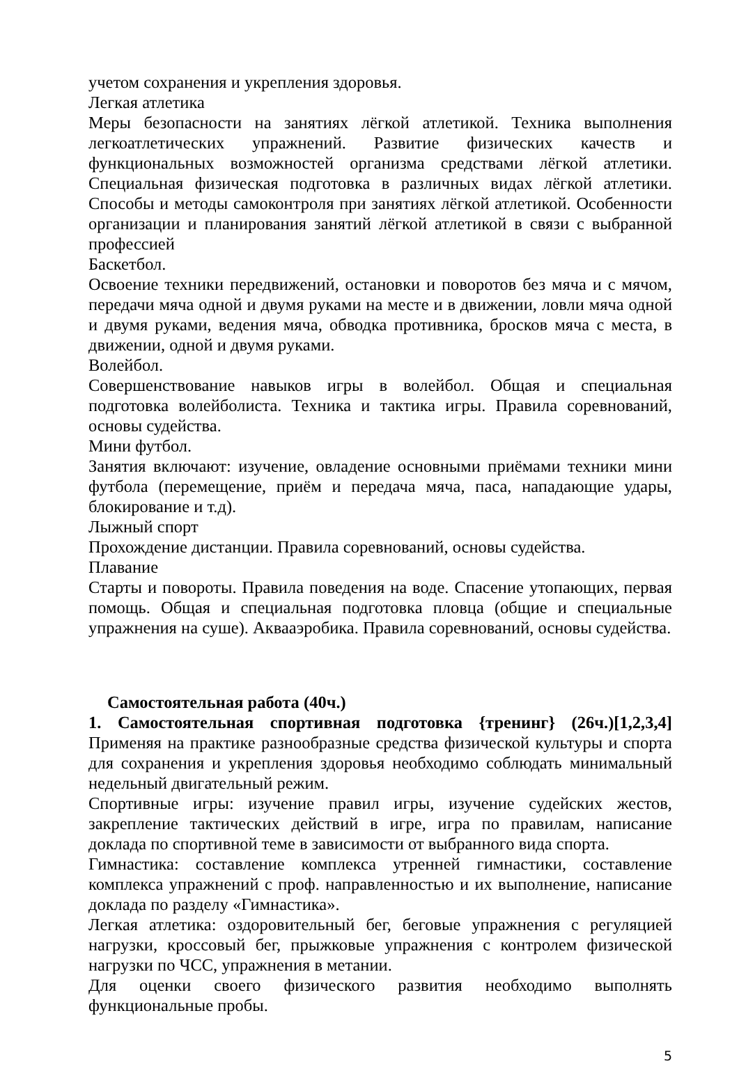учетом сохранения и укрепления здоровья.
Легкая атлетика
Меры безопасности на занятиях лёгкой атлетикой. Техника выполнения легкоатлетических упражнений. Развитие физических качеств и функциональных возможностей организма средствами лёгкой атлетики. Специальная физическая подготовка в различных видах лёгкой атлетики. Способы и методы самоконтроля при занятиях лёгкой атлетикой. Особенности организации и планирования занятий лёгкой атлетикой в связи с выбранной профессией
Баскетбол.
Освоение техники передвижений, остановки и поворотов без мяча и с мячом, передачи мяча одной и двумя руками на месте и в движении, ловли мяча одной и двумя руками, ведения мяча, обводка противника, бросков мяча с места, в движении, одной и двумя руками.
Волейбол.
Совершенствование навыков игры в волейбол. Общая и специальная подготовка волейболиста. Техника и тактика игры. Правила соревнований, основы судейства.
Мини футбол.
Занятия включают: изучение, овладение основными приёмами техники мини футбола (перемещение, приём и передача мяча, паса, нападающие удары, блокирование и т.д).
Лыжный спорт
Прохождение дистанции. Правила соревнований, основы судейства.
Плавание
Старты и повороты. Правила поведения на воде. Спасение утопающих, первая помощь. Общая и специальная подготовка пловца (общие и специальные упражнения на суше). Аквааэробика. Правила соревнований, основы судейства.
Самостоятельная работа (40ч.)
1. Самостоятельная спортивная подготовка {тренинг} (26ч.)[1,2,3,4] Применяя на практике разнообразные средства физической культуры и спорта для сохранения и укрепления здоровья необходимо соблюдать минимальный недельный двигательный режим.
Спортивные игры: изучение правил игры, изучение судейских жестов, закрепление тактических действий в игре, игра по правилам, написание доклада по спортивной теме в зависимости от выбранного вида спорта.
Гимнастика: составление комплекса утренней гимнастики, составление комплекса упражнений с проф. направленностью и их выполнение, написание доклада по разделу «Гимнастика».
Легкая атлетика: оздоровительный бег, беговые упражнения с регуляцией нагрузки, кроссовый бег, прыжковые упражнения с контролем физической нагрузки по ЧСС, упражнения в метании.
Для оценки своего физического развития необходимо выполнять функциональные пробы.
5